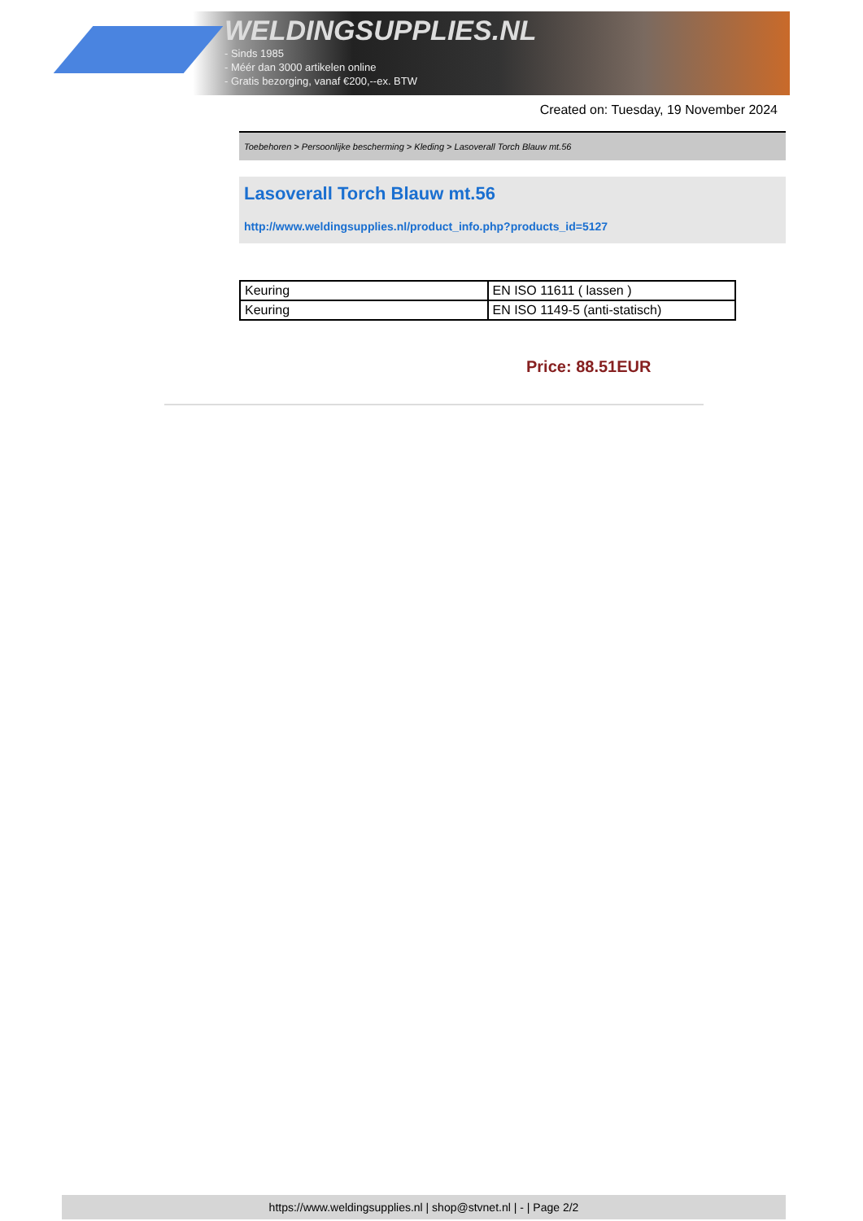WELDINGSUPPLIES.NL
- Sinds 1985
- Méér dan 3000 artikelen online
- Gratis bezorging, vanaf €200,--ex. BTW
Created on: Tuesday, 19 November 2024
Toebehoren > Persoonlijke bescherming > Kleding > Lasoverall Torch Blauw mt.56
Lasoverall Torch Blauw mt.56
http://www.weldingsupplies.nl/product_info.php?products_id=5127
| Keuring | EN ISO 11611 ( lassen ) |
| Keuring | EN ISO 1149-5 (anti-statisch) |
Price: 88.51EUR
https://www.weldingsupplies.nl | shop@stvnet.nl | - | Page 2/2